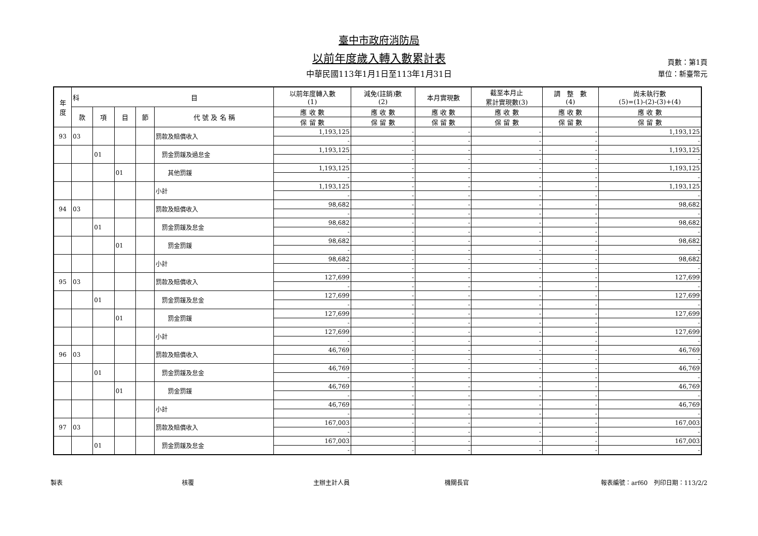臺中市政府消防局
以前年度歲入轉入數累計表
中華民國113年1月1日至113年1月31日
頁數：第1頁
單位：新臺幣元
| 年 度 | 科 目 | | | | | 以前年度轉入數 (1) | 減免(註銷)數 (2) | 本月實現數 | 截至本月止 累計實現數(3) | 調 整 數 (4) | 尚未執行數 (5)=(1)-(2)-(3)+(4) |
| --- | --- | --- | --- | --- | --- | --- | --- | --- | --- | --- | --- |
| | 款 | 項 | 目 | 節 | 代 號 及 名 稱 | 應 收 數 | 應 收 數 | 應 收 數 | 應 收 數 | 應 收 數 | 應 收 數 |
| | | | | | | 保 留 數 | 保 留 數 | 保 留 數 | 保 留 數 | 保 留 數 | 保 留 數 |
| 93 | 03 | | | | 罰款及賠償收入 | 1,193,125 | - | - | - | - | 1,193,125 |
| | | | | | | - | - | - | - | - | - |
| | | 01 | | | 罰金罰鍰及過怠金 | 1,193,125 | - | - | - | - | 1,193,125 |
| | | | | | | - | - | - | - | - | - |
| | | | 01 | | 其他罰鍰 | 1,193,125 | - | - | - | - | 1,193,125 |
| | | | | | | - | - | - | - | - | - |
| | | | | | 小計 | 1,193,125 | - | - | - | - | 1,193,125 |
| | | | | | | - | - | - | - | - | - |
| 94 | 03 | | | | 罰款及賠償收入 | 98,682 | - | - | - | - | 98,682 |
| | | | | | | - | - | - | - | - | - |
| | | 01 | | | 罰金罰鍰及怠金 | 98,682 | - | - | - | - | 98,682 |
| | | | | | | - | - | - | - | - | - |
| | | | 01 | | 罰金罰鍰 | 98,682 | - | - | - | - | 98,682 |
| | | | | | | - | - | - | - | - | - |
| | | | | | 小計 | 98,682 | - | - | - | - | 98,682 |
| | | | | | | - | - | - | - | - | - |
| 95 | 03 | | | | 罰款及賠償收入 | 127,699 | - | - | - | - | 127,699 |
| | | | | | | - | - | - | - | - | - |
| | | 01 | | | 罰金罰鍰及怠金 | 127,699 | - | - | - | - | 127,699 |
| | | | | | | - | - | - | - | - | - |
| | | | 01 | | 罰金罰鍰 | 127,699 | - | - | - | - | 127,699 |
| | | | | | | - | - | - | - | - | - |
| | | | | | 小計 | 127,699 | - | - | - | - | 127,699 |
| | | | | | | - | - | - | - | - | - |
| 96 | 03 | | | | 罰款及賠償收入 | 46,769 | - | - | - | - | 46,769 |
| | | | | | | - | - | - | - | - | - |
| | | 01 | | | 罰金罰鍰及怠金 | 46,769 | - | - | - | - | 46,769 |
| | | | | | | - | - | - | - | - | - |
| | | | 01 | | 罰金罰鍰 | 46,769 | - | - | - | - | 46,769 |
| | | | | | | - | - | - | - | - | - |
| | | | | | 小計 | 46,769 | - | - | - | - | 46,769 |
| | | | | | | - | - | - | - | - | - |
| 97 | 03 | | | | 罰款及賠償收入 | 167,003 | - | - | - | - | 167,003 |
| | | | | | | - | - | - | - | - | - |
| | | 01 | | | 罰金罰鍰及怠金 | 167,003 | - | - | - | - | 167,003 |
| | | | | | | - | - | - | - | - | - |
製表 核覆 主辦主計人員 機關長官 報表編號：arf60　列印日期：113/2/2